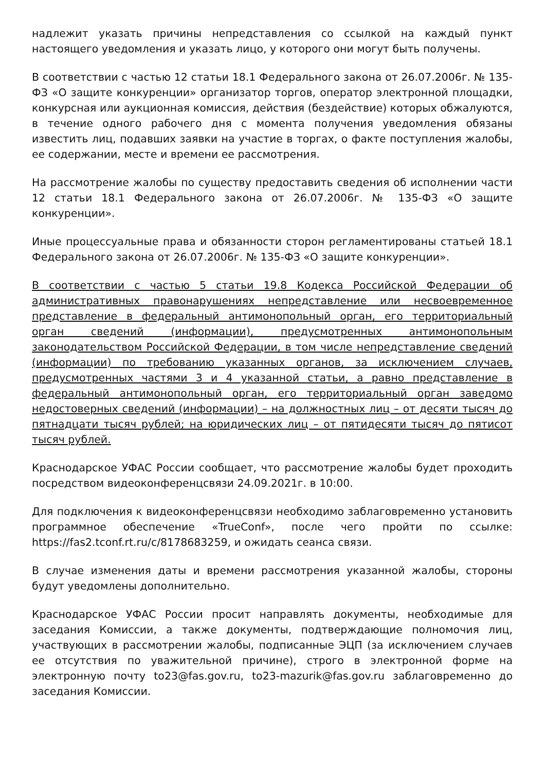надлежит указать причины непредставления со ссылкой на каждый пункт настоящего уведомления и указать лицо, у которого они могут быть получены.
В соответствии с частью 12 статьи 18.1 Федерального закона от 26.07.2006г. № 135-ФЗ «О защите конкуренции» организатор торгов, оператор электронной площадки, конкурсная или аукционная комиссия, действия (бездействие) которых обжалуются, в течение одного рабочего дня с момента получения уведомления обязаны известить лиц, подавших заявки на участие в торгах, о факте поступления жалобы, ее содержании, месте и времени ее рассмотрения.
На рассмотрение жалобы по существу предоставить сведения об исполнении части 12 статьи 18.1 Федерального закона от 26.07.2006г. № 135-ФЗ «О защите конкуренции».
Иные процессуальные права и обязанности сторон регламентированы статьей 18.1 Федерального закона от 26.07.2006г. № 135-ФЗ «О защите конкуренции».
В соответствии с частью 5 статьи 19.8 Кодекса Российской Федерации об административных правонарушениях непредставление или несвоевременное представление в федеральный антимонопольный орган, его территориальный орган сведений (информации), предусмотренных антимонопольным законодательством Российской Федерации, в том числе непредставление сведений (информации) по требованию указанных органов, за исключением случаев, предусмотренных частями 3 и 4 указанной статьи, а равно представление в федеральный антимонопольный орган, его территориальный орган заведомо недостоверных сведений (информации) – на должностных лиц – от десяти тысяч до пятнадцати тысяч рублей; на юридических лиц – от пятидесяти тысяч до пятисот тысяч рублей.
Краснодарское УФАС России сообщает, что рассмотрение жалобы будет проходить посредством видеоконференцсвязи 24.09.2021г. в 10:00.
Для подключения к видеоконференцсвязи необходимо заблаговременно установить программное обеспечение «TrueConf», после чего пройти по ссылке: https://fas2.tconf.rt.ru/c/8178683259, и ожидать сеанса связи.
В случае изменения даты и времени рассмотрения указанной жалобы, стороны будут уведомлены дополнительно.
Краснодарское УФАС России просит направлять документы, необходимые для заседания Комиссии, а также документы, подтверждающие полномочия лиц, участвующих в рассмотрении жалобы, подписанные ЭЦП (за исключением случаев ее отсутствия по уважительной причине), строго в электронной форме на электронную почту to23@fas.gov.ru, to23-mazurik@fas.gov.ru заблаговременно до заседания Комиссии.